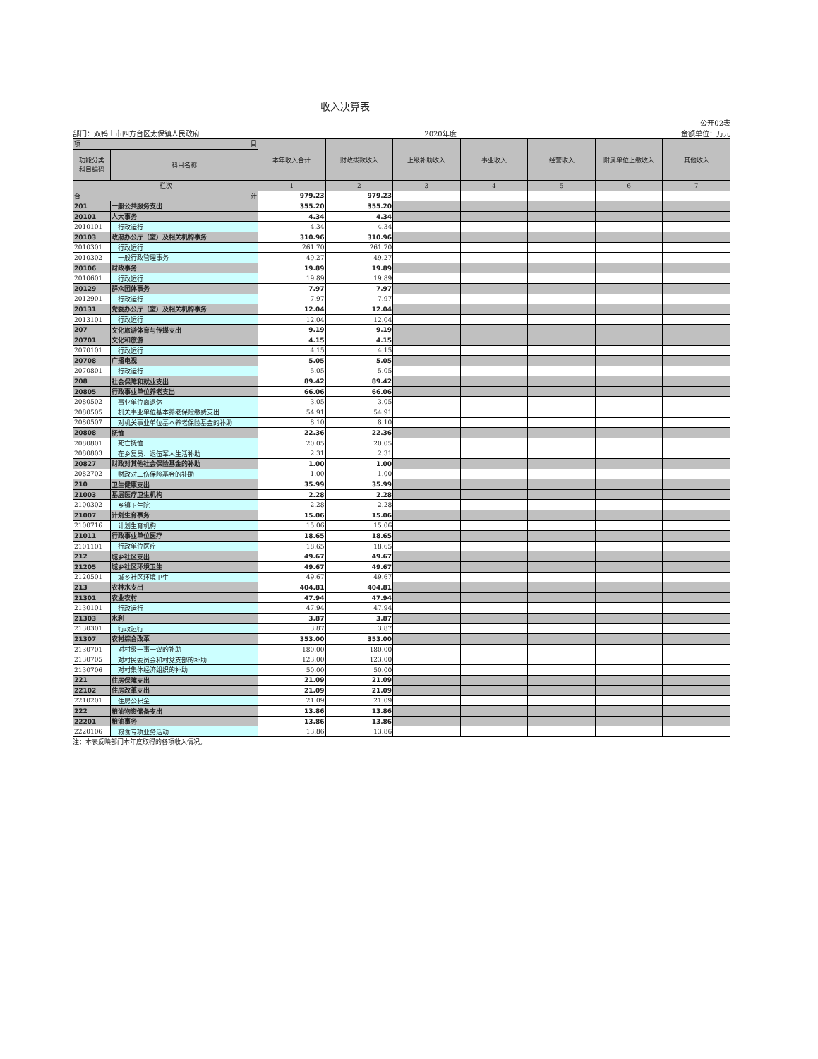收入决算表
公开02表
部门：双鸭山市四方台区太保镇人民政府 2020年度 金额单位：万元
| 项 目 | | 本年收入合计 | 财政拨款收入 | 上级补助收入 | 事业收入 | 经营收入 | 附属单位上缴收入 | 其他收入 |
| --- | --- | --- | --- | --- | --- | --- | --- | --- |
| 功能分类 科目编码 | 科目名称 | | | | | | | |
| 栏次 | | 1 | 2 | 3 | 4 | 5 | 6 | 7 |
| 合 计 | | 979.23 | 979.23 | | | | | |
| 201 | 一般公共服务支出 | 355.20 | 355.20 | | | | | |
| 20101 | 人大事务 | 4.34 | 4.34 | | | | | |
| 2010101 | 行政运行 | 4.34 | 4.34 | | | | | |
| 20103 | 政府办公厅（室）及相关机构事务 | 310.96 | 310.96 | | | | | |
| 2010301 | 行政运行 | 261.70 | 261.70 | | | | | |
| 2010302 | 一般行政管理事务 | 49.27 | 49.27 | | | | | |
| 20106 | 财政事务 | 19.89 | 19.89 | | | | | |
| 2010601 | 行政运行 | 19.89 | 19.89 | | | | | |
| 20129 | 群众团体事务 | 7.97 | 7.97 | | | | | |
| 2012901 | 行政运行 | 7.97 | 7.97 | | | | | |
| 20131 | 党委办公厅（室）及相关机构事务 | 12.04 | 12.04 | | | | | |
| 2013101 | 行政运行 | 12.04 | 12.04 | | | | | |
| 207 | 文化旅游体育与传媒支出 | 9.19 | 9.19 | | | | | |
| 20701 | 文化和旅游 | 4.15 | 4.15 | | | | | |
| 2070101 | 行政运行 | 4.15 | 4.15 | | | | | |
| 20708 | 广播电视 | 5.05 | 5.05 | | | | | |
| 2070801 | 行政运行 | 5.05 | 5.05 | | | | | |
| 208 | 社会保障和就业支出 | 89.42 | 89.42 | | | | | |
| 20805 | 行政事业单位养老支出 | 66.06 | 66.06 | | | | | |
| 2080502 | 事业单位离退休 | 3.05 | 3.05 | | | | | |
| 2080505 | 机关事业单位基本养老保险缴费支出 | 54.91 | 54.91 | | | | | |
| 2080507 | 对机关事业单位基本养老保险基金的补助 | 8.10 | 8.10 | | | | | |
| 20808 | 抚恤 | 22.36 | 22.36 | | | | | |
| 2080801 | 死亡抚恤 | 20.05 | 20.05 | | | | | |
| 2080803 | 在乡复员、退伍军人生活补助 | 2.31 | 2.31 | | | | | |
| 20827 | 财政对其他社会保险基金的补助 | 1.00 | 1.00 | | | | | |
| 2082702 | 财政对工伤保险基金的补助 | 1.00 | 1.00 | | | | | |
| 210 | 卫生健康支出 | 35.99 | 35.99 | | | | | |
| 21003 | 基层医疗卫生机构 | 2.28 | 2.28 | | | | | |
| 2100302 | 乡镇卫生院 | 2.28 | 2.28 | | | | | |
| 21007 | 计划生育事务 | 15.06 | 15.06 | | | | | |
| 2100716 | 计划生育机构 | 15.06 | 15.06 | | | | | |
| 21011 | 行政事业单位医疗 | 18.65 | 18.65 | | | | | |
| 2101101 | 行政单位医疗 | 18.65 | 18.65 | | | | | |
| 212 | 城乡社区支出 | 49.67 | 49.67 | | | | | |
| 21205 | 城乡社区环境卫生 | 49.67 | 49.67 | | | | | |
| 2120501 | 城乡社区环境卫生 | 49.67 | 49.67 | | | | | |
| 213 | 农林水支出 | 404.81 | 404.81 | | | | | |
| 21301 | 农业农村 | 47.94 | 47.94 | | | | | |
| 2130101 | 行政运行 | 47.94 | 47.94 | | | | | |
| 21303 | 水利 | 3.87 | 3.87 | | | | | |
| 2130301 | 行政运行 | 3.87 | 3.87 | | | | | |
| 21307 | 农村综合改革 | 353.00 | 353.00 | | | | | |
| 2130701 | 对村级一事一议的补助 | 180.00 | 180.00 | | | | | |
| 2130705 | 对村民委员会和村党支部的补助 | 123.00 | 123.00 | | | | | |
| 2130706 | 对村集体经济组织的补助 | 50.00 | 50.00 | | | | | |
| 221 | 住房保障支出 | 21.09 | 21.09 | | | | | |
| 22102 | 住房改革支出 | 21.09 | 21.09 | | | | | |
| 2210201 | 住房公积金 | 21.09 | 21.09 | | | | | |
| 222 | 粮油物资储备支出 | 13.86 | 13.86 | | | | | |
| 22201 | 粮油事务 | 13.86 | 13.86 | | | | | |
| 2220106 | 粮食专项业务活动 | 13.86 | 13.86 | | | | | |
注：本表反映部门本年度取得的各项收入情况。